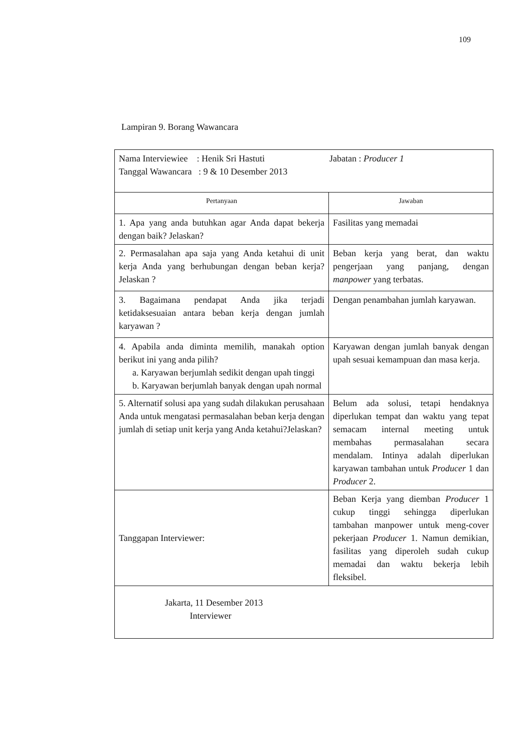109
Lampiran 9. Borang Wawancara
| Nama Interviewiee : Henik Sri Hastuti Tanggal Wawancara : 9 & 10 Desember 2013 Jabatan : Producer 1 | |
| Pertanyaan | Jawaban |
| 1. Apa yang anda butuhkan agar Anda dapat bekerja dengan baik? Jelaskan? | Fasilitas yang memadai |
| 2. Permasalahan apa saja yang Anda ketahui di unit kerja Anda yang berhubungan dengan beban kerja? Jelaskan ? | Beban kerja yang berat, dan waktu pengerjaan yang panjang, dengan manpower yang terbatas. |
| 3. Bagaimana pendapat Anda jika terjadi ketidaksesuaian antara beban kerja dengan jumlah karyawan ? | Dengan penambahan jumlah karyawan. |
| 4. Apabila anda diminta memilih, manakah option berikut ini yang anda pilih? a. Karyawan berjumlah sedikit dengan upah tinggi b. Karyawan berjumlah banyak dengan upah normal | Karyawan dengan jumlah banyak dengan upah sesuai kemampuan dan masa kerja. |
| 5. Alternatif solusi apa yang sudah dilakukan perusahaan Anda untuk mengatasi permasalahan beban kerja dengan jumlah di setiap unit kerja yang Anda ketahui?Jelaskan? | Belum ada solusi, tetapi hendaknya diperlukan tempat dan waktu yang tepat semacam internal meeting untuk membahas permasalahan secara mendalam. Intinya adalah diperlukan karyawan tambahan untuk Producer 1 dan Producer 2. |
| Tanggapan Interviewer: | Beban Kerja yang diemban Producer 1 cukup tinggi sehingga diperlukan tambahan manpower untuk meng-cover pekerjaan Producer 1. Namun demikian, fasilitas yang diperoleh sudah cukup memadai dan waktu bekerja lebih fleksibel. |
| Jakarta, 11 Desember 2013 Interviewer | |